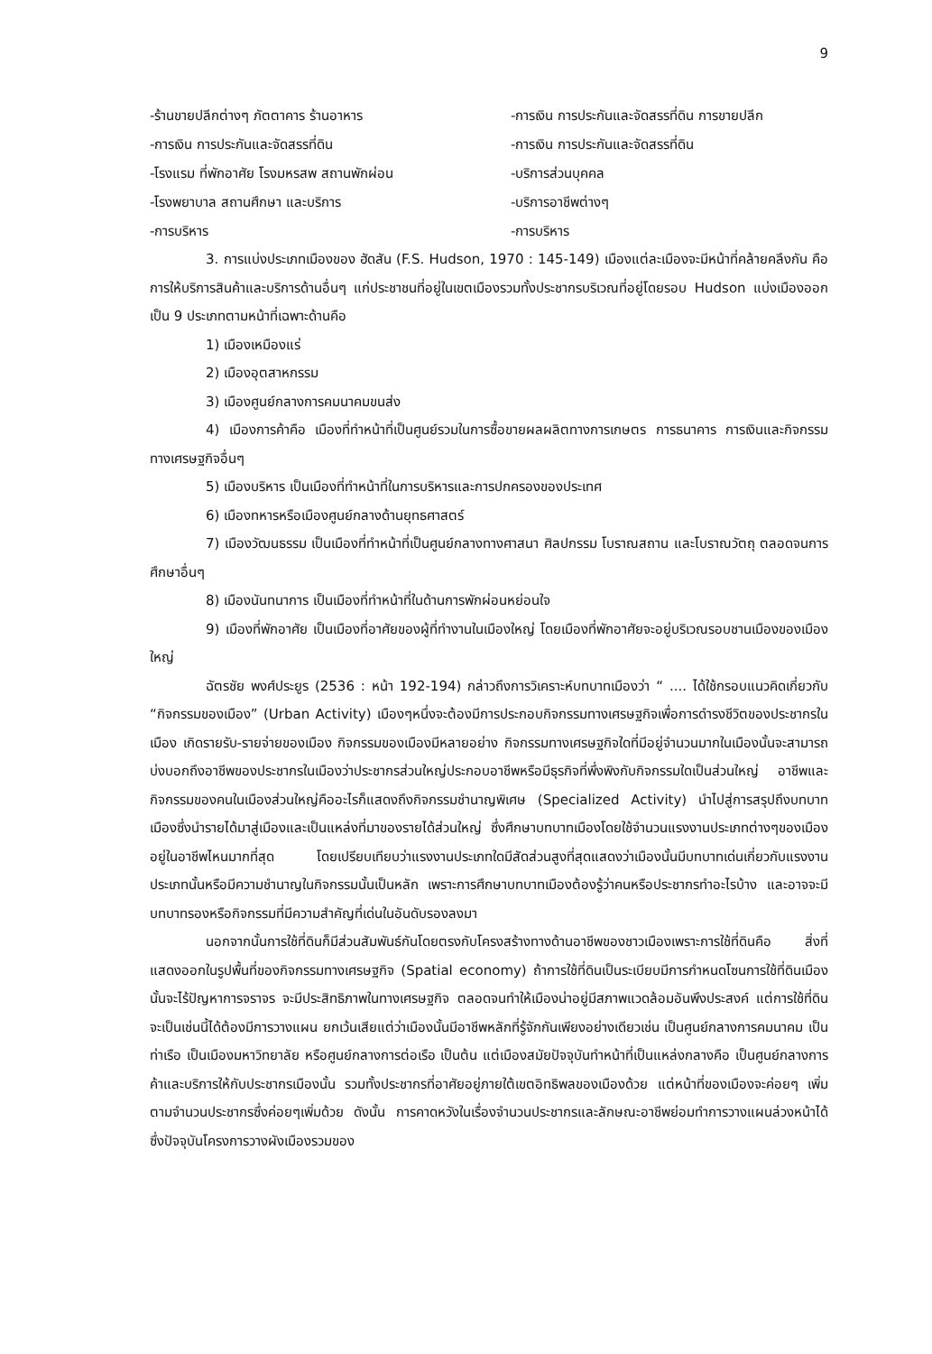9
-ร้านขายปลีกต่างๆ ภัตตาคาร ร้านอาหาร
-การเงิน การประกันและจัดสรรที่ดิน
-โรงแรม ที่พักอาศัย โรงมหรสพ สถานพักผ่อน
-โรงพยาบาล สถานศึกษา และบริการ
-การบริหาร
-การเงิน การประกันและจัดสรรที่ดิน การขายปลีก
-การเงิน การประกันและจัดสรรที่ดิน
-บริการส่วนบุคคล
-บริการอาชีพต่างๆ
-การบริหาร
3. การแบ่งประเภทเมืองของ ฮัดสัน (F.S. Hudson, 1970 : 145-149) เมืองแต่ละเมืองจะมีหน้าที่คล้ายคลึงกัน คือ การให้บริการสินค้าและบริการด้านอื่นๆ แก่ประชาชนที่อยู่ในเขตเมืองรวมทั้งประชากรบริเวณที่อยู่โดยรอบ Hudson แบ่งเมืองออกเป็น 9 ประเภทตามหน้าที่เฉพาะด้านคือ
1) เมืองเหมืองแร่
2) เมืองอุตสาหกรรม
3) เมืองศูนย์กลางการคมนาคมขนส่ง
4) เมืองการค้าคือ เมืองที่ทำหน้าที่เป็นศูนย์รวมในการซื้อขายผลผลิตทางการเกษตร การธนาคาร การเงินและกิจกรรมทางเศรษฐกิจอื่นๆ
5) เมืองบริหาร เป็นเมืองที่ทำหน้าที่ในการบริหารและการปกครองของประเทศ
6) เมืองทหารหรือเมืองศูนย์กลางด้านยุทธศาสตร์
7) เมืองวัฒนธรรม เป็นเมืองที่ทำหน้าที่เป็นศูนย์กลางทางศาสนา ศิลปกรรม โบราณสถาน และโบราณวัตถุ ตลอดจนการศึกษาอื่นๆ
8) เมืองนันทนาการ เป็นเมืองที่ทำหน้าที่ในด้านการพักผ่อนหย่อนใจ
9) เมืองที่พักอาศัย เป็นเมืองที่อาศัยของผู้ที่ทำงานในเมืองใหญ่ โดยเมืองที่พักอาศัยจะอยู่บริเวณรอบชานเมืองของเมืองใหญ่
ฉัตรชัย พงศ์ประยูร (2536 : หน้า 192-194) กล่าวถึงการวิเคราะห์บทบาทเมืองว่า “ .... ได้ใช้กรอบแนวคิดเกี่ยวกับ “กิจกรรมของเมือง” (Urban Activity) เมืองๆหนึ่งจะต้องมีการประกอบกิจกรรมทางเศรษฐกิจเพื่อการดำรงชีวิตของประชากรในเมือง เกิดรายรับ-รายจ่ายของเมือง กิจกรรมของเมืองมีหลายอย่าง กิจกรรมทางเศรษฐกิจใดที่มีอยู่จำนวนมากในเมืองนั้นจะสามารถบ่งบอกถึงอาชีพของประชากรในเมืองว่าประชากรส่วนใหญ่ประกอบอาชีพหรือมีธุรกิจที่พึ่งพิงกับกิจกรรมใดเป็นส่วนใหญ่ อาชีพและกิจกรรมของคนในเมืองส่วนใหญ่คืออะไรก็แสดงถึงกิจกรรมชำนาญพิเศษ (Specialized Activity) นำไปสู่การสรุปถึงบทบาทเมืองซึ่งนำรายได้มาสู่เมืองและเป็นแหล่งที่มาของรายได้ส่วนใหญ่ ซึ่งศึกษาบทบาทเมืองโดยใช้จำนวนแรงงานประเภทต่างๆของเมืองอยู่ในอาชีพไหนมากที่สุด โดยเปรียบเทียบว่าแรงงานประเภทใดมีสัดส่วนสูงที่สุดแสดงว่าเมืองนั้นมีบทบาทเด่นเกี่ยวกับแรงงานประเภทนั้นหรือมีความชำนาญในกิจกรรมนั้นเป็นหลัก เพราะการศึกษาบทบาทเมืองต้องรู้ว่าคนหรือประชากรทำอะไรบ้าง และอาจจะมีบทบาทรองหรือกิจกรรมที่มีความสำคัญที่เด่นในอันดับรองลงมา
นอกจากนั้นการใช้ที่ดินก็มีส่วนสัมพันธ์กันโดยตรงกับโครงสร้างทางด้านอาชีพของชาวเมืองเพราะการใช้ที่ดินคือ สิ่งที่แสดงออกในรูปพื้นที่ของกิจกรรมทางเศรษฐกิจ (Spatial economy) ถ้าการใช้ที่ดินเป็นระเบียบมีการกำหนดโซนการใช้ที่ดินเมืองนั้นจะไร้ปัญหาการจราจร จะมีประสิทธิภาพในทางเศรษฐกิจ ตลอดจนทำให้เมืองน่าอยู่มีสภาพแวดล้อมอันพึงประสงค์ แต่การใช้ที่ดินจะเป็นเช่นนี้ได้ต้องมีการวางแผน ยกเว้นเสียแต่ว่าเมืองนั้นมีอาชีพหลักที่รู้จักกันเพียงอย่างเดียวเช่น เป็นศูนย์กลางการคมนาคม เป็นท่าเรือ เป็นเมืองมหาวิทยาลัย หรือศูนย์กลางการต่อเรือ เป็นต้น แต่เมืองสมัยปัจจุบันทำหน้าที่เป็นแหล่งกลางคือ เป็นศูนย์กลางการค้าและบริการให้กับประชากรเมืองนั้น รวมทั้งประชากรที่อาศัยอยู่ภายใต้เขตอิทธิพลของเมืองด้วย แต่หน้าที่ของเมืองจะค่อยๆ เพิ่มตามจำนวนประชากรซึ่งค่อยๆเพิ่มด้วย ดังนั้น การคาดหวังในเรื่องจำนวนประชากรและลักษณะอาชีพย่อมทำการวางแผนล่วงหน้าได้ ซึ่งปัจจุบันโครงการวางผังเมืองรวมของ